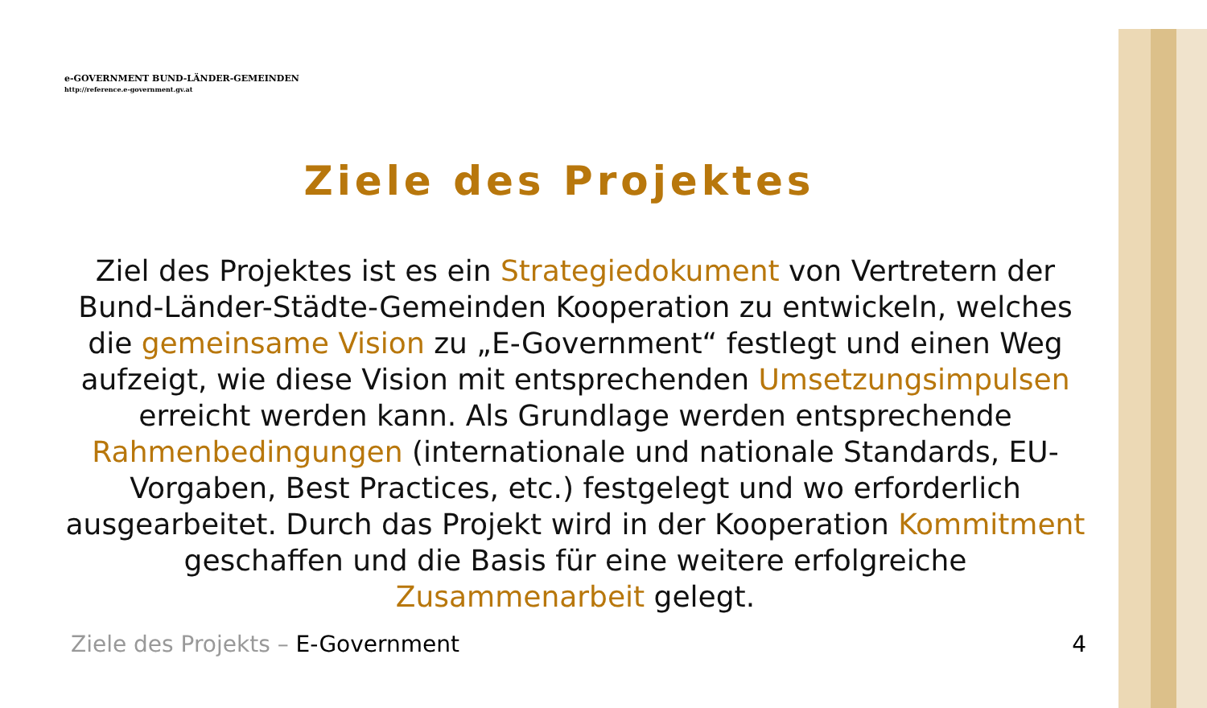e-GOVERNMENT BUND-LÄNDER-GEMEINDEN
http://reference.e-government.gv.at
Ziele des Projektes
Ziel des Projektes ist es ein Strategiedokument von Vertretern der Bund-Länder-Städte-Gemeinden Kooperation zu entwickeln, welches die gemeinsame Vision zu „E-Government“ festlegt und einen Weg aufzeigt, wie diese Vision mit entsprechenden Umsetzungsimpulsen erreicht werden kann. Als Grundlage werden entsprechende Rahmenbedingungen (internationale und nationale Standards, EU-Vorgaben, Best Practices, etc.) festgelegt und wo erforderlich ausgearbeitet. Durch das Projekt wird in der Kooperation Kommitment geschaffen und die Basis für eine weitere erfolgreiche Zusammenarbeit gelegt.
Ziele des Projekts – E-Government 4